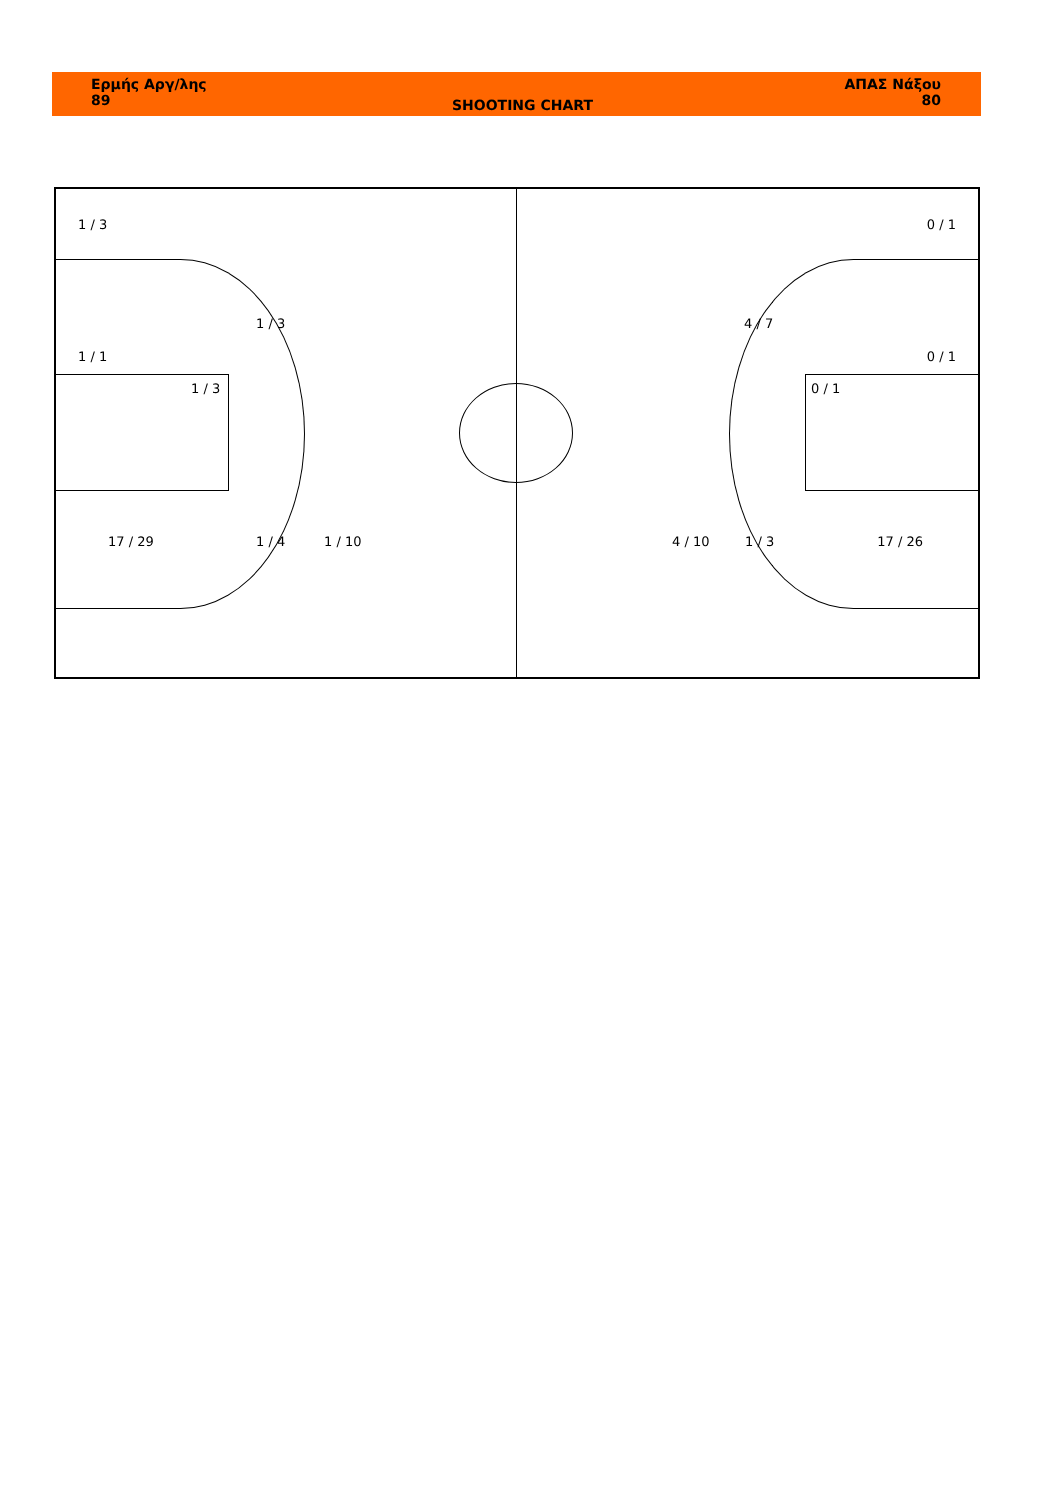Ερμής Αργ/λης
89
SHOOTING CHART
ΑΠΑΣ Νάξου
80
1 / 3 0 / 1
1 / 3 4 / 7
1 / 1 0 / 1
1 / 3 0 / 1
17 / 29 1 / 4 1 / 10 4 / 10 1 / 3 17 / 26